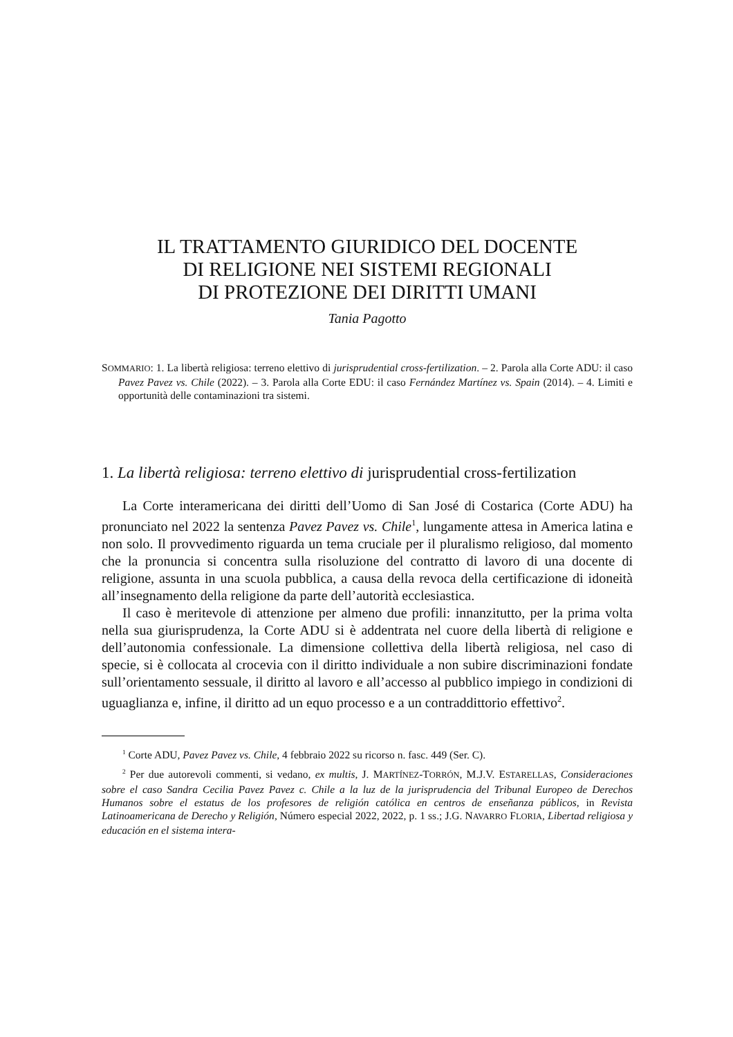IL TRATTAMENTO GIURIDICO DEL DOCENTE
DI RELIGIONE NEI SISTEMI REGIONALI
DI PROTEZIONE DEI DIRITTI UMANI
Tania Pagotto
SOMMARIO: 1. La libertà religiosa: terreno elettivo di jurisprudential cross-fertilization. – 2. Parola alla Corte ADU: il caso Pavez Pavez vs. Chile (2022). – 3. Parola alla Corte EDU: il caso Fernández Martínez vs. Spain (2014). – 4. Limiti e opportunità delle contaminazioni tra sistemi.
1. La libertà religiosa: terreno elettivo di jurisprudential cross-fertilization
La Corte interamericana dei diritti dell’Uomo di San José di Costarica (Corte ADU) ha pronunciato nel 2022 la sentenza Pavez Pavez vs. Chile<sup>1</sup>, lungamente attesa in America latina e non solo. Il provvedimento riguarda un tema cruciale per il pluralismo religioso, dal momento che la pronuncia si concentra sulla risoluzione del contratto di lavoro di una docente di religione, assunta in una scuola pubblica, a causa della revoca della certificazione di idoneità all’insegnamento della religione da parte dell’autorità ecclesiastica.
Il caso è meritevole di attenzione per almeno due profili: innanzitutto, per la prima volta nella sua giurisprudenza, la Corte ADU si è addentrata nel cuore della libertà di religione e dell’autonomia confessionale. La dimensione collettiva della libertà religiosa, nel caso di specie, si è collocata al crocevia con il diritto individuale a non subire discriminazioni fondate sull’orientamento sessuale, il diritto al lavoro e all’accesso al pubblico impiego in condizioni di uguaglianza e, infine, il diritto ad un equo processo e a un contraddittorio effettivo<sup>2</sup>.
<sup>1</sup> Corte ADU, Pavez Pavez vs. Chile, 4 febbraio 2022 su ricorso n. fasc. 449 (Ser. C).
<sup>2</sup> Per due autorevoli commenti, si vedano, ex multis, J. MARTÍNEZ-TORRÓN, M.J.V. ESTARELLAS, Consideraciones sobre el caso Sandra Cecilia Pavez Pavez c. Chile a la luz de la jurisprudencia del Tribunal Europeo de Derechos Humanos sobre el estatus de los profesores de religión católica en centros de enseñanza públicos, in Revista Latinoamericana de Derecho y Religión, Número especial 2022, 2022, p. 1 ss.; J.G. NAVARRO FLORIA, Libertad religiosa y educación en el sistema intera-